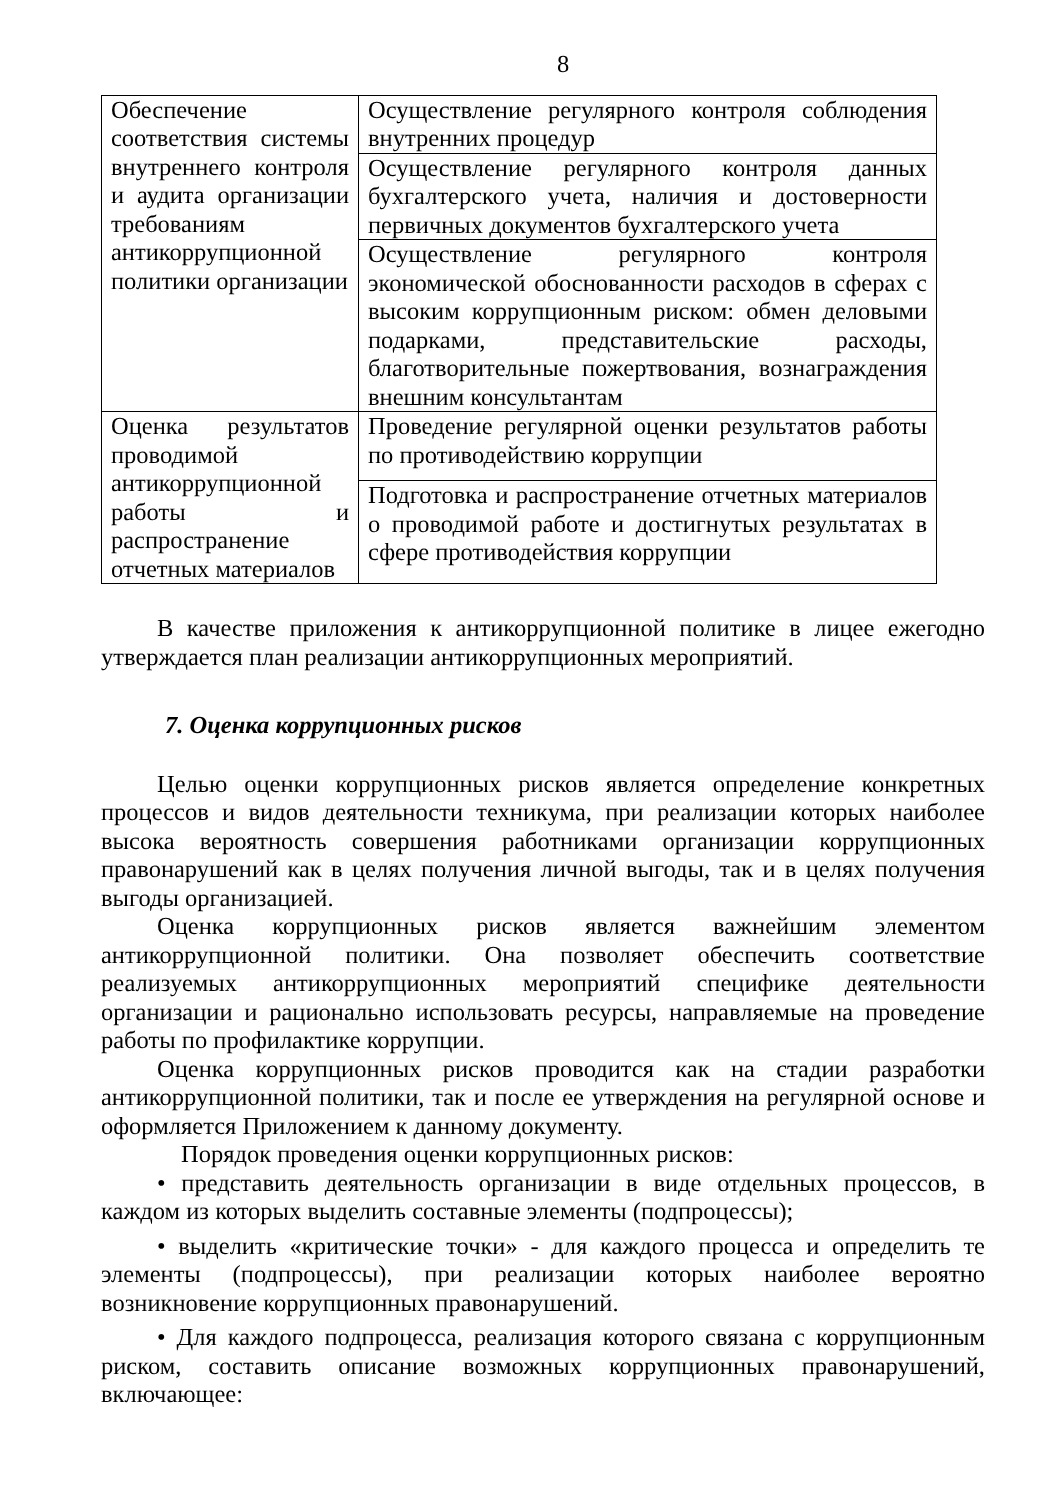8
| Обеспечение соответствия системы внутреннего контроля и аудита организации требованиям антикоррупционной политики организации | Осуществление регулярного контроля соблюдения внутренних процедур |
| | Осуществление регулярного контроля данных бухгалтерского учета, наличия и достоверности первичных документов бухгалтерского учета |
| | Осуществление регулярного контроля экономической обоснованности расходов в сферах с высоким коррупционным риском: обмен деловыми подарками, представительские расходы, благотворительные пожертвования, вознаграждения внешним консультантам |
| Оценка результатов проводимой антикоррупционной работы и распространение отчетных материалов | Проведение регулярной оценки результатов работы по противодействию коррупции |
| | Подготовка и распространение отчетных материалов о проводимой работе и достигнутых результатах в сфере противодействия коррупции |
В качестве приложения к антикоррупционной политике в лицее ежегодно утверждается план реализации антикоррупционных мероприятий.
7. Оценка коррупционных рисков
Целью оценки коррупционных рисков является определение конкретных процессов и видов деятельности техникума, при реализации которых наиболее высока вероятность совершения работниками организации коррупционных правонарушений как в целях получения личной выгоды, так и в целях получения выгоды организацией.
Оценка коррупционных рисков является важнейшим элементом антикоррупционной политики. Она позволяет обеспечить соответствие реализуемых антикоррупционных мероприятий специфике деятельности организации и рационально использовать ресурсы, направляемые на проведение работы по профилактике коррупции.
Оценка коррупционных рисков проводится как на стадии разработки антикоррупционной политики, так и после ее утверждения на регулярной основе и оформляется Приложением к данному документу.
Порядок проведения оценки коррупционных рисков:
• представить деятельность организации в виде отдельных процессов, в каждом из которых выделить составные элементы (подпроцессы);
• выделить «критические точки» - для каждого процесса и определить те элементы (подпроцессы), при реализации которых наиболее вероятно возникновение коррупционных правонарушений.
• Для каждого подпроцесса, реализация которого связана с коррупционным риском, составить описание возможных коррупционных правонарушений, включающее: